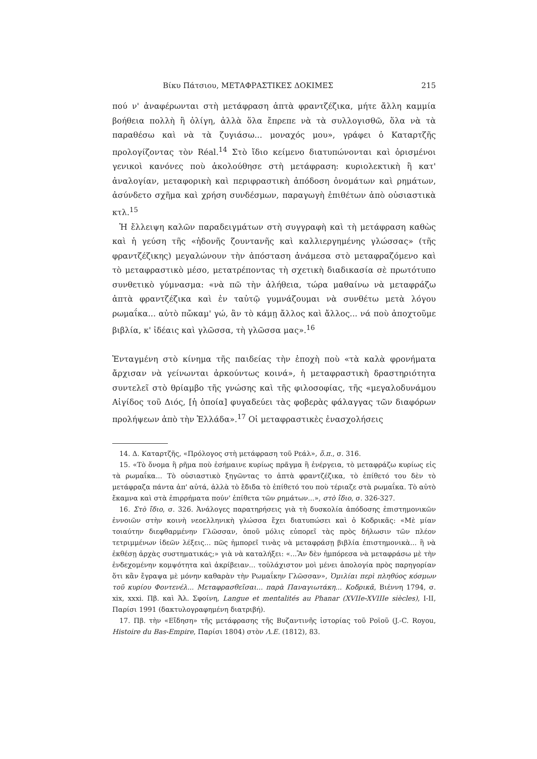Βίκυ Πάτσιου, ΜΕΤΑΦΡΑΣΤΙΚΕΣ ΔΟΚΙΜΕΣ 215
πού ν' ἀναφέρωνται στὴ μετάφραση ἀπτὰ φραντζέζικα, μήτε ἄλλη καμμία βοήθεια πολλὴ ἢ ὀλίγη, ἀλλὰ ὅλα ἔπρεπε νὰ τὰ συλλογισθῶ, ὅλα νὰ τὰ παραθέσω καὶ νὰ τὰ ζυγιάσω... μοναχός μου», γράφει ὁ Καταρτζῆς προλογίζοντας τὸν Réal.<sup>14</sup> Στὸ ἴδιο κείμενο διατυπώνονται καὶ ὁρισμένοι γενικοὶ κανόνες ποὺ ἀκολούθησε στὴ μετάφραση: κυριολεκτικὴ ἢ κατ' ἀναλογίαν, μεταφορικὴ καὶ περιφραστικὴ ἀπόδοση ὀνομάτων καὶ ρημάτων, ἀσύνδετο σχῆμα καὶ χρήση συνδέσμων, παραγωγὴ ἐπιθέτων ἀπὸ οὐσιαστικὰ κτλ.<sup>15</sup>
Ἡ ἔλλειψη καλῶν παραδειγμάτων στὴ συγγραφὴ καὶ τὴ μετάφραση καθὼς καὶ ἡ γεύση τῆς «ἡδονῆς ζουντανῆς καὶ καλλιεργημένης γλώσσας» (τῆς φραντζέζικης) μεγαλώνουν τὴν ἀπόσταση ἀνάμεσα στὸ μεταφραζόμενο καὶ τὸ μεταφραστικὸ μέσο, μετατρέποντας τὴ σχετικὴ διαδικασία σὲ πρωτότυπο συνθετικὸ γύμνασμα: «νὰ πῶ τὴν ἀλήθεια, τώρα μαθαίνω νὰ μεταφράζω ἀπτὰ φραντζέζικα καὶ ἐν ταὐτῷ γυμνάζουμαι νὰ συνθέτω μετὰ λόγου ρωμαΐκα... αὐτὸ πὤκαμ' γώ, ἂν τὸ κάμῃ ἄλλος καὶ ἄλλος... νά ποὺ ἀποχτοῦμε βιβλία, κ' ἰδέαις καὶ γλῶσσα, τὴ γλῶσσα μας».<sup>16</sup>
Ἐνταγμένη στὸ κίνημα τῆς παιδείας τὴν ἐποχὴ ποὺ «τὰ καλὰ φρονήματα ἄρχισαν νὰ γείνωνται ἀρκούντως κοινά», ἡ μεταφραστικὴ δραστηριότητα συντελεῖ στὸ θρίαμβο τῆς γνώσης καὶ τῆς φιλοσοφίας, τῆς «μεγαλοδυνάμου Αἰγίδος τοῦ Διός, [ἡ ὁποία] φυγαδεύει τὰς φοβερὰς φάλαγγας τῶν διαφόρων προλήψεων ἀπὸ τὴν Ἑλλάδα».<sup>17</sup> Οἱ μεταφραστικὲς ἐνασχολήσεις
14. Δ. Καταρτζῆς, «Πρόλογος στὴ μετάφραση τοῦ Ρεάλ», ὅ.π., σ. 316.
15. «Τὸ ὄνομα ἢ ρῆμα ποὺ ἐσήμαινε κυρίως πρᾶγμα ἢ ἐνέργεια, τὸ μεταφράζω κυρίως εἰς τὰ ρωμαΐκα... Τὸ οὐσιαστικὸ ξηγῶντας το ἀπτὰ φραντζέζικα, τὸ ἐπίθετό του δὲν τὸ μετάφραζα πάντα ἀπ' αὐτά, ἀλλὰ τὸ ἔδιδα τὸ ἐπίθετό του ποὺ τέριαζε στὰ ρωμαΐκα. Τὸ αὐτὸ ἔκαμνα καὶ στὰ ἐπιρρήματα πούν' ἐπίθετα τῶν ρημάτων...», στὸ ἴδιο, σ. 326-327.
16. Στὸ ἴδιο, σ. 326. Ἀνάλογες παρατηρήσεις γιὰ τὴ δυσκολία ἀπόδοσης ἐπιστημονικῶν ἐννοιῶν στὴν κοινὴ νεοελληνικὴ γλώσσα ἔχει διατυπώσει καὶ ὁ Κοδρικᾶς: «Μὲ μίαν τοιαύτην διεφθαρμένην Γλῶσσαν, ὁποῦ μόλις εὐπορεῖ τὰς πρὸς δήλωσιν τῶν πλέον τετριμμένων ἰδεῶν λέξεις... πῶς ἠμπορεῖ τινὰς νὰ μεταφράσῃ βιβλία ἐπιστημονικὰ... ἢ νὰ ἐκθέσῃ ἀρχὰς συστηματικάς;» γιὰ νὰ καταλήξει: «...Ἂν δὲν ἠμπόρεσα νὰ μεταφράσω μὲ τὴν ἐνδεχομένην κομψότητα καὶ ἀκρίβειαν... τοὐλάχιστον μοὶ μένει ἀπολογία πρὸς παρηγορίαν ὅτι κἂν ἔγραψα μὲ μόνην καθαρὰν τὴν Ρωμαΐκην Γλῶσσαν», Ὁμιλίαι περὶ πληθύος κόσμων τοῦ κυρίου Φοντενέλ... Μεταφρασθεῖσαι... παρὰ Παναγιωτάκη... Κοδρικᾶ, Βιέννη 1794, σ. xix, xxxi. Πβ. καὶ Ἀλ. Σφοίνη, Langue et mentalités au Phanar (XVIIe-XVIIIe siècles), I-II, Παρίσι 1991 (δακτυλογραφημένη διατριβή).
17. Πβ. τὴν «Εἴδηση» τῆς μετάφρασης τῆς Βυζαντινῆς ἱστορίας τοῦ Ροϊοῦ (J.-C. Royou, Histoire du Bas-Empire, Παρίσι 1804) στὸν Λ.Ε. (1812), 83.